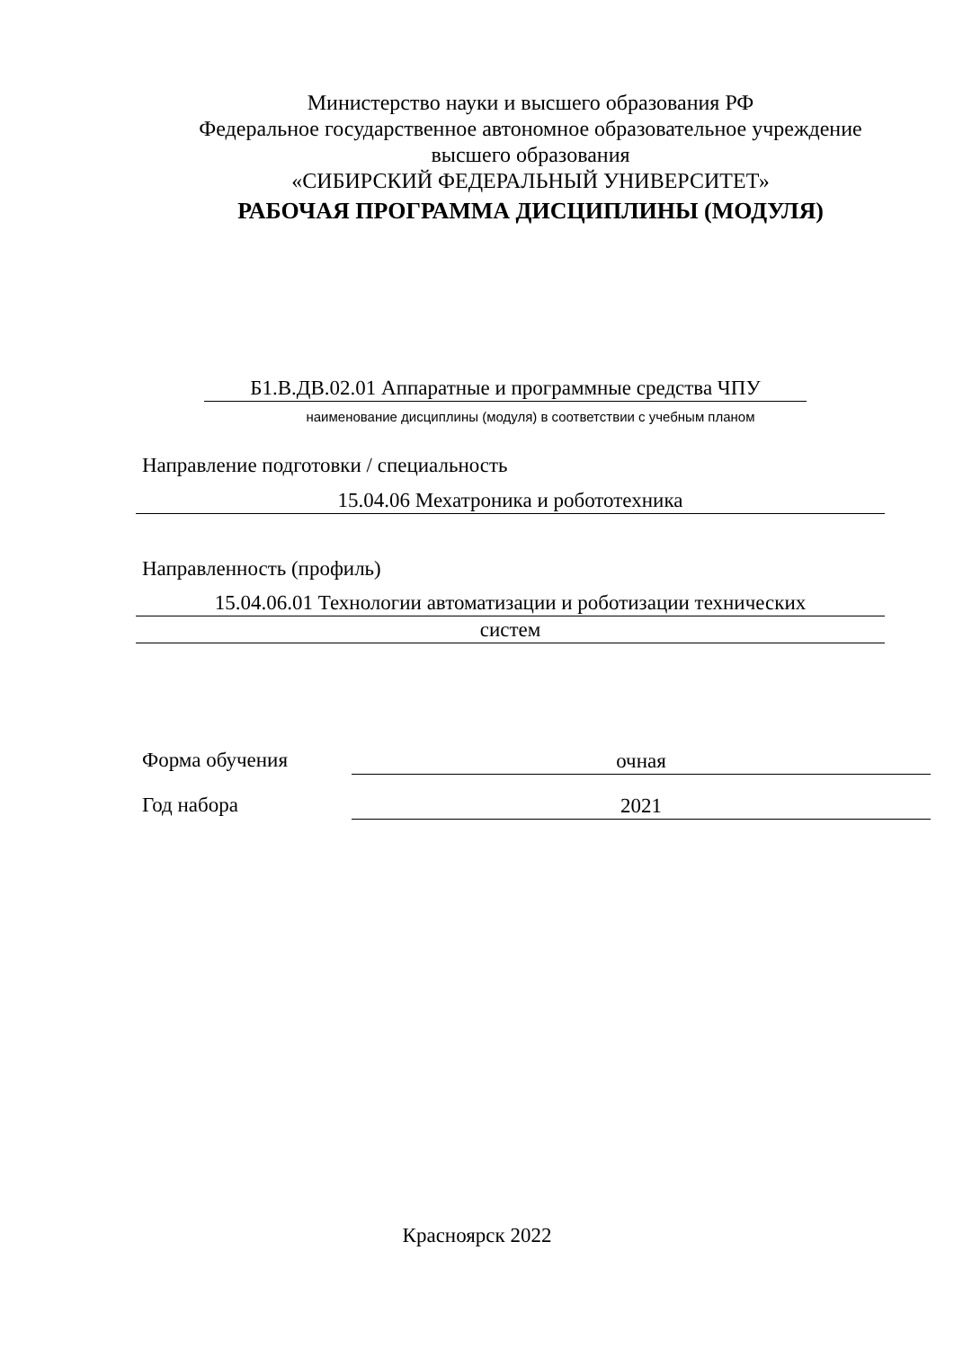Министерство науки и высшего образования РФ
Федеральное государственное автономное образовательное учреждение
высшего образования
«СИБИРСКИЙ ФЕДЕРАЛЬНЫЙ УНИВЕРСИТЕТ»
РАБОЧАЯ ПРОГРАММА ДИСЦИПЛИНЫ (МОДУЛЯ)
Б1.В.ДВ.02.01 Аппаратные и программные средства ЧПУ
наименование дисциплины (модуля) в соответствии с учебным планом
Направление подготовки / специальность
15.04.06 Мехатроника и робототехника
Направленность (профиль)
15.04.06.01 Технологии автоматизации и роботизации технических
систем
Форма обучения очная
Год набора 2021
Красноярск 2022